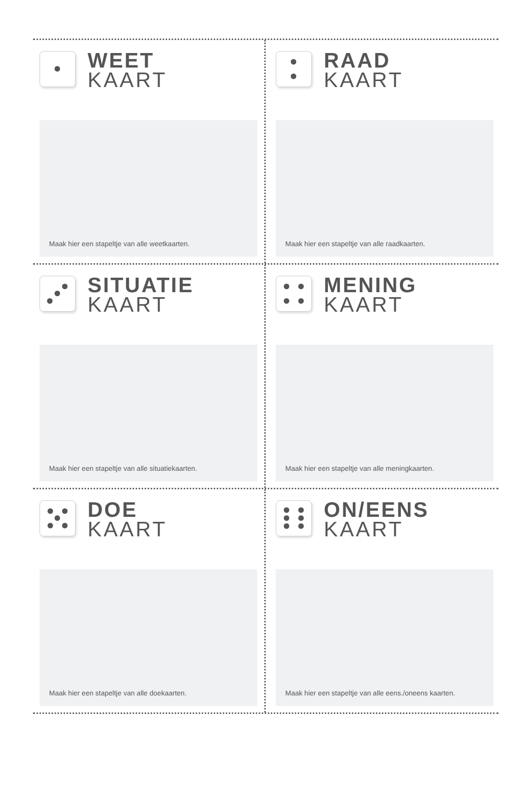WEET
KAART
Maak hier een stapeltje van alle weetkaarten.
RAAD
KAART
Maak hier een stapeltje van alle raadkaarten.
SITUATIE
KAART
Maak hier een stapeltje van alle situatiekaarten.
MENING
KAART
Maak hier een stapeltje van alle meningkaarten.
DOE
KAART
Maak hier een stapeltje van alle doekaarten.
ON/EENS
KAART
Maak hier een stapeltje van alle eens./oneens kaarten.